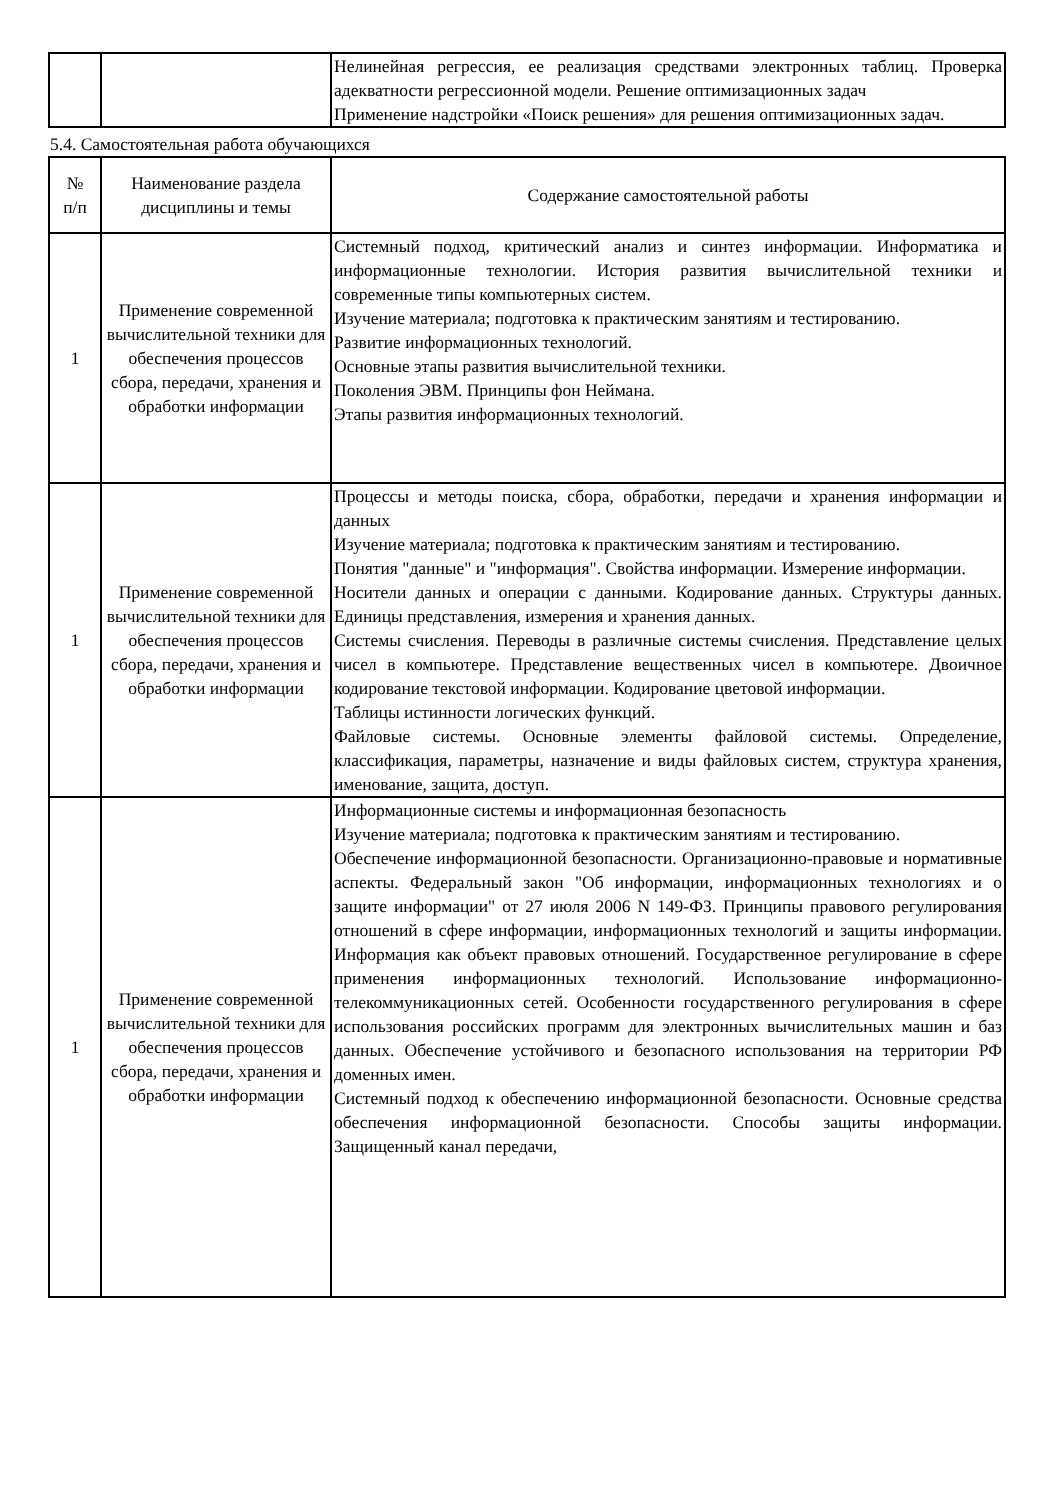| | | Нелинейная регрессия, ее реализация средствами электронных таблиц. Проверка адекватности регрессионной модели. Решение оптимизационных задач Применение надстройки «Поиск решения» для решения оптимизационных задач. |
5.4. Самостоятельная работа обучающихся
| № п/п | Наименование раздела дисциплины и темы | Содержание самостоятельной работы |
| --- | --- | --- |
| 1 | Применение современной вычислительной техники для обеспечения процессов сбора, передачи, хранения и обработки информации | Системный подход, критический анализ и синтез информации. Информатика и информационные технологии. История развития вычислительной техники и современные типы компьютерных систем. Изучение материала; подготовка к практическим занятиям и тестированию. Развитие информационных технологий. Основные этапы развития вычислительной техники. Поколения ЭВМ. Принципы фон Неймана. Этапы развития информационных технологий. |
| 1 | Применение современной вычислительной техники для обеспечения процессов сбора, передачи, хранения и обработки информации | Процессы и методы поиска, сбора, обработки, передачи и хранения информации и данных Изучение материала; подготовка к практическим занятиям и тестированию. Понятия "данные" и "информация". Свойства информации. Измерение информации. Носители данных и операции с данными. Кодирование данных. Структуры данных. Единицы представления, измерения и хранения данных. Системы счисления. Переводы в различные системы счисления. Представление целых чисел в компьютере. Представление вещественных чисел в компьютере. Двоичное кодирование текстовой информации. Кодирование цветовой информации. Таблицы истинности логических функций. Файловые системы. Основные элементы файловой системы. Определение, классификация, параметры, назначение и виды файловых систем, структура хранения, именование, защита, доступ. |
| 1 | Применение современной вычислительной техники для обеспечения процессов сбора, передачи, хранения и обработки информации | Информационные системы и информационная безопасность Изучение материала; подготовка к практическим занятиям и тестированию. Обеспечение информационной безопасности. Организационно-правовые и нормативные аспекты. Федеральный закон "Об информации, информационных технологиях и о защите информации" от 27 июля 2006 N 149-ФЗ. Принципы правового регулирования отношений в сфере информации, информационных технологий и защиты информации. Информация как объект правовых отношений. Государственное регулирование в сфере применения информационных технологий. Использование информационно- телекоммуникационных сетей. Особенности государственного регулирования в сфере использования российских программ для электронных вычислительных машин и баз данных. Обеспечение устойчивого и безопасного использования на территории РФ доменных имен. Системный подход к обеспечению информационной безопасности. Основные средства обеспечения информационной безопасности. Способы защиты информации. Защищенный канал передачи, |